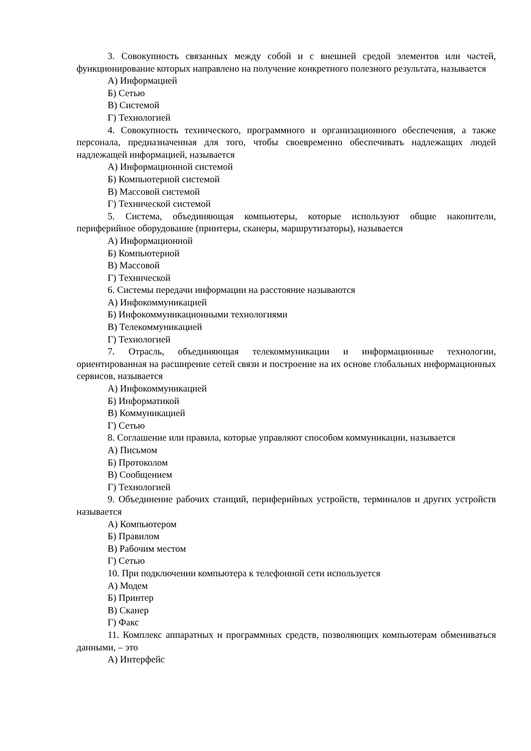3. Совокупность связанных между собой и с внешней средой элементов или частей, функционирование которых направлено на получение конкретного полезного результата, называется
А) Информацией
Б) Сетью
В) Системой
Г) Технологией
4. Совокупность технического, программного и организационного обеспечения, а также персонала, предназначенная для того, чтобы своевременно обеспечивать надлежащих людей надлежащей информацией, называется
А) Информационной системой
Б) Компьютерной системой
В) Массовой системой
Г) Технической системой
5. Система, объединяющая компьютеры, которые используют общие накопители, периферийное оборудование (принтеры, сканеры, маршрутизаторы), называется
А) Информационной
Б) Компьютерной
В) Массовой
Г) Технической
6. Системы передачи информации на расстояние называются
А) Инфокоммуникацией
Б) Инфокоммуникационными технологиями
В) Телекоммуникацией
Г) Технологией
7. Отрасль, объединяющая телекоммуникации и информационные технологии, ориентированная на расширение сетей связи и построение на их основе глобальных информационных сервисов, называется
А) Инфокоммуникацией
Б) Информатикой
В) Коммуникацией
Г) Сетью
8. Соглашение или правила, которые управляют способом коммуникации, называется
А) Письмом
Б) Протоколом
В) Сообщением
Г) Технологией
9. Объединение рабочих станций, периферийных устройств, терминалов и других устройств называется
А) Компьютером
Б) Правилом
В) Рабочим местом
Г) Сетью
10. При подключении компьютера к телефонной сети используется
А) Модем
Б) Принтер
В) Сканер
Г) Факс
11. Комплекс аппаратных и программных средств, позволяющих компьютерам обмениваться данными, – это
А) Интерфейс